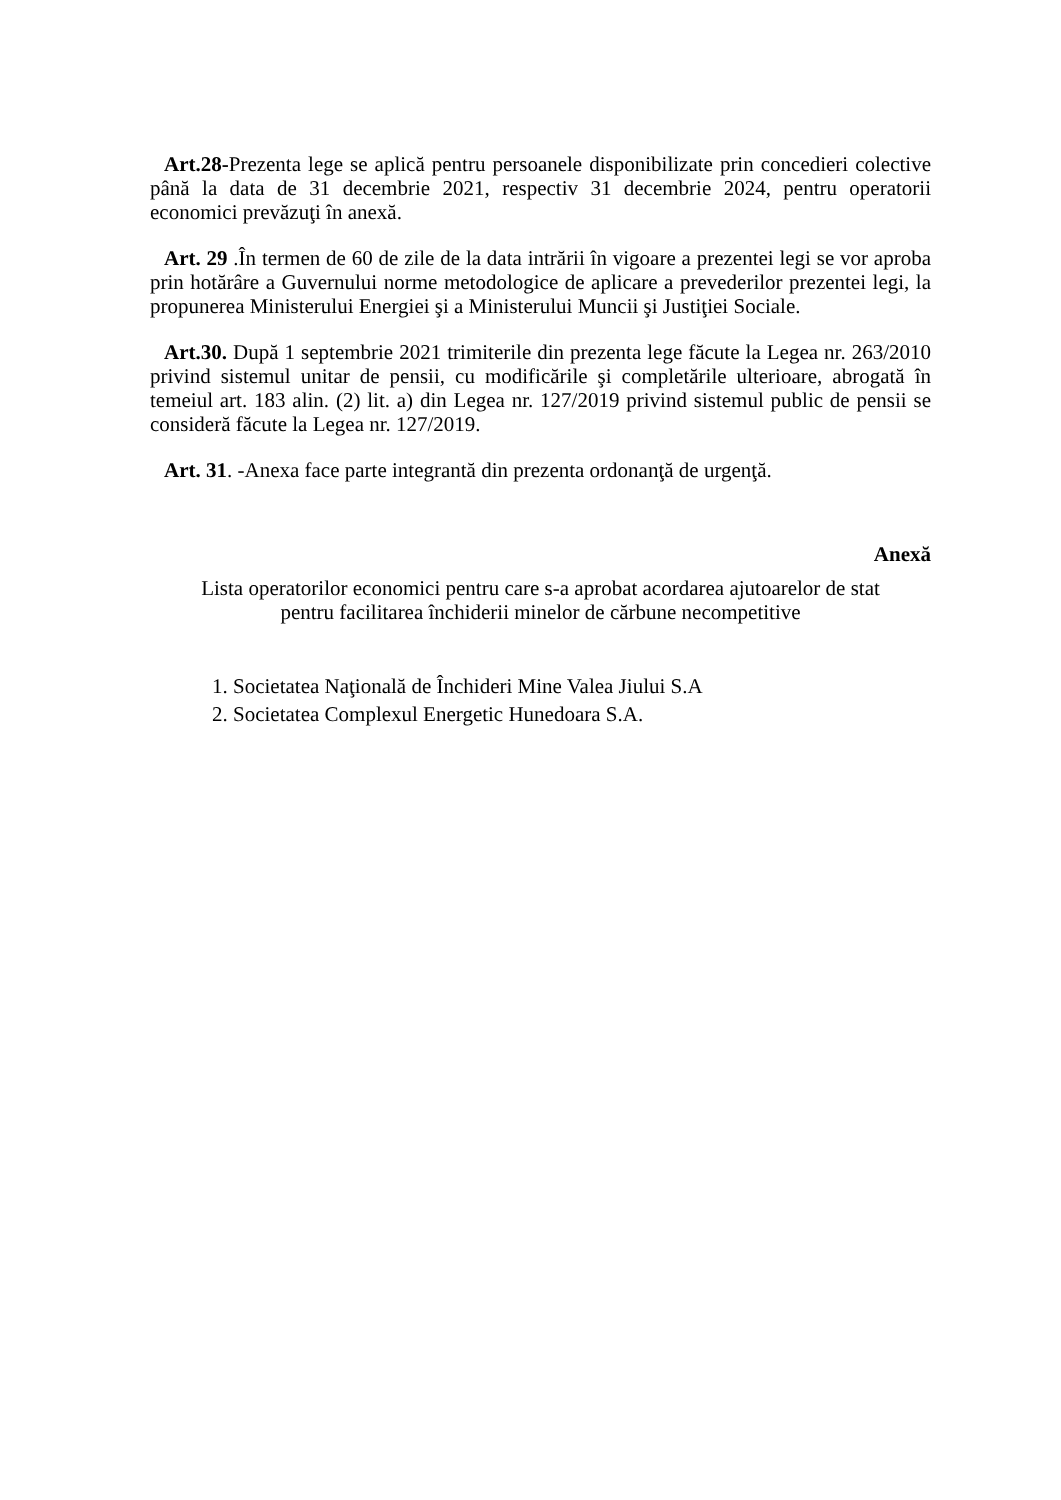Art.28-Prezenta lege se aplică pentru persoanele disponibilizate prin concedieri colective până la data de 31 decembrie 2021, respectiv 31 decembrie 2024, pentru operatorii economici prevăzuţi în anexă.
Art. 29 .În termen de 60 de zile de la data intrării în vigoare a prezentei legi se vor aproba prin hotărâre a Guvernului norme metodologice de aplicare a prevederilor prezentei legi, la propunerea Ministerului Energiei şi a Ministerului Muncii şi Justiţiei Sociale.
Art.30. După 1 septembrie 2021 trimiterile din prezenta lege făcute la Legea nr. 263/2010 privind sistemul unitar de pensii, cu modificările şi completările ulterioare, abrogată în temeiul art. 183 alin. (2) lit. a) din Legea nr. 127/2019 privind sistemul public de pensii se consideră făcute la Legea nr. 127/2019.
Art. 31. -Anexa face parte integrantă din prezenta ordonanţă de urgenţă.
Anexă
Lista operatorilor economici pentru care s-a aprobat acordarea ajutoarelor de stat
pentru facilitarea închiderii minelor de cărbune necompetitive
1. Societatea Naţională de Închideri Mine Valea Jiului S.A
2. Societatea Complexul Energetic Hunedoara S.A.